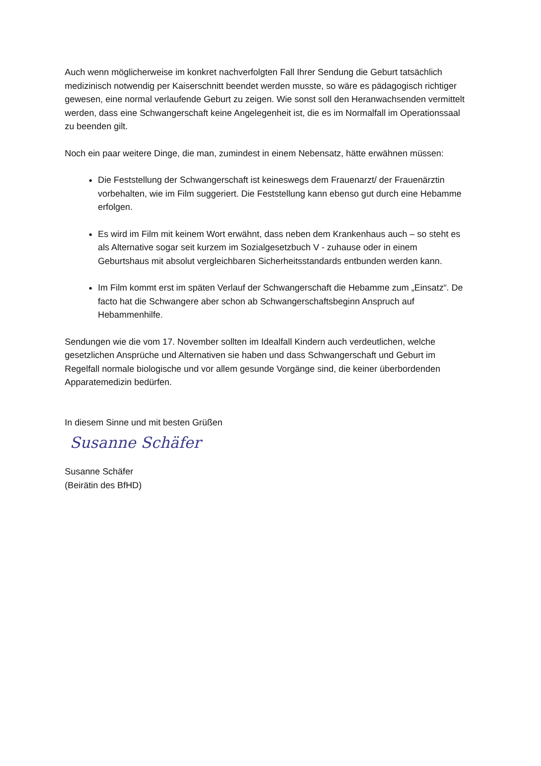Auch wenn möglicherweise im konkret nachverfolgten Fall Ihrer Sendung die Geburt tatsächlich medizinisch notwendig per Kaiserschnitt beendet werden musste, so wäre es pädagogisch richtiger gewesen, eine normal verlaufende Geburt zu zeigen. Wie sonst soll den Heranwachsenden vermittelt werden, dass eine Schwangerschaft keine Angelegenheit ist, die es im Normalfall im Operationssaal zu beenden gilt.
Noch ein paar weitere Dinge, die man, zumindest in einem Nebensatz, hätte erwähnen müssen:
Die Feststellung der Schwangerschaft ist keineswegs dem Frauenarzt/ der Frauenärztin vorbehalten, wie im Film suggeriert. Die Feststellung kann ebenso gut durch eine Hebamme erfolgen.
Es wird im Film mit keinem Wort erwähnt, dass neben dem Krankenhaus auch – so steht es als Alternative sogar seit kurzem im Sozialgesetzbuch V - zuhause oder in einem Geburtshaus mit absolut vergleichbaren Sicherheitsstandards entbunden werden kann.
Im Film kommt erst im späten Verlauf der Schwangerschaft die Hebamme zum „Einsatz“. De facto hat die Schwangere aber schon ab Schwangerschaftsbeginn Anspruch auf Hebammenhilfe.
Sendungen wie die vom 17. November sollten im Idealfall Kindern auch verdeutlichen, welche gesetzlichen Ansprüche und Alternativen sie haben und dass Schwangerschaft und Geburt im Regelfall normale biologische und vor allem gesunde Vorgänge sind, die keiner überbordenden Apparatemedizin bedürfen.
In diesem Sinne und mit besten Grüßen
Susanne Schäfer
Susanne Schäfer
(Beirätin des BfHD)